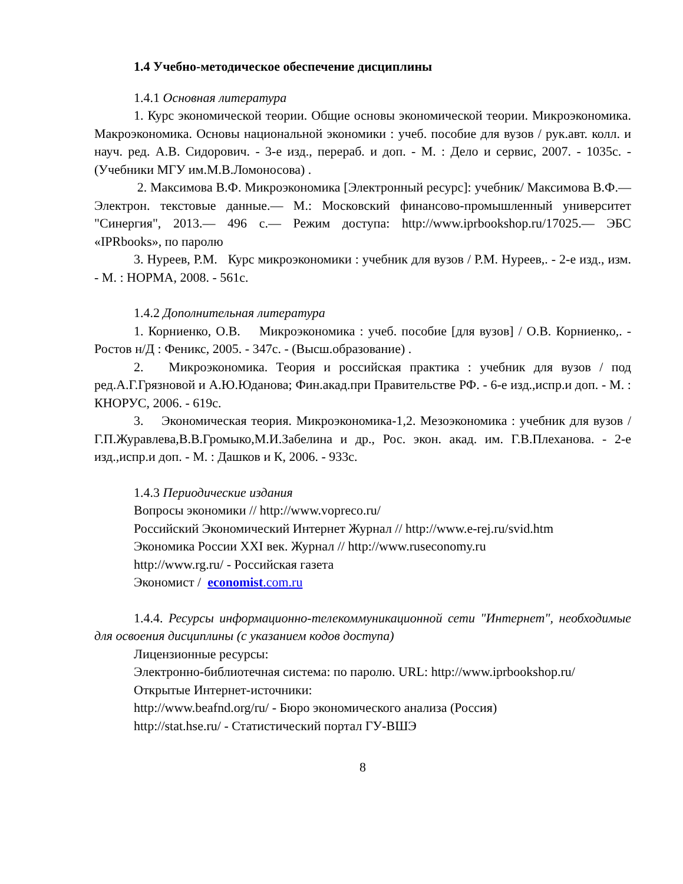1.4 Учебно-методическое обеспечение дисциплины
1.4.1 Основная литература
1. Курс экономической теории. Общие основы экономической теории. Микроэкономика. Макроэкономика. Основы национальной экономики : учеб. пособие для вузов / рук.авт. колл. и науч. ред. А.В. Сидорович. - 3-е изд., пере­раб. и доп. - М. : Дело и сервис, 2007. - 1035с. - (Учебники МГУ им.М.В.Ломоносова) .
2. Максимова В.Ф. Микроэкономика [Электронный ресурс]: учебник/ Максимова В.Ф.— Электрон. текстовые данные.— М.: Московский финансово-промышленный университет "Синергия", 2013.— 496 c.— Режим доступа: http://www.iprbookshop.ru/17025.— ЭБС «IPRbooks», по паролю
3. Нуреев, Р.М. Курс микроэкономики : учебник для вузов / Р.М. Нуре­ев,. - 2-е изд., изм. - М. : НОРМА, 2008. - 561с.
1.4.2 Дополнительная литература
1. Корниенко, О.В. Микроэкономика : учеб. пособие [для вузов] / О.В. Корниенко,. - Ростов н/Д : Феникс, 2005. - 347с. - (Высш.образование) .
2. Микроэкономика. Теория и российская практика : учебник для вузов / под ред.А.Г.Грязновой и А.Ю.Юданова; Фин.акад.при Правительстве РФ. - 6-е изд.,испр.и доп. - М. : КНОРУС, 2006. - 619с.
3. Экономическая теория. Микроэкономика-1,2. Мезоэкономика : учеб­ник для вузов / Г.П.Журавлева,В.В.Громыко,М.И.Забелина и др., Рос. экон. акад. им. Г.В.Плеханова. - 2-е изд.,испр.и доп. - М. : Дашков и К, 2006. - 933с.
1.4.3 Периодические издания
Вопросы экономики // http://www.vopreco.ru/
Российский Экономический Интернет Журнал // http://www.e-rej.ru/svid.htm
Экономика России XXI век. Журнал // http://www.ruseconomy.ru
http://www.rg.ru/ - Российская газета
Экономист / economist.com.ru
1.4.4. Ресурсы информационно-телекоммуникационной сети "Интернет", необходимые для освоения дисциплины (с указанием кодов доступа)
Лицензионные ресурсы:
Электронно-библиотечная система: по паролю. URL: http://www.iprbookshop.ru/
Открытые Интернет-источники:
http://www.beafnd.org/ru/ - Бюро экономического анализа (Россия)
http://stat.hse.ru/ - Статистический портал ГУ-ВШЭ
8